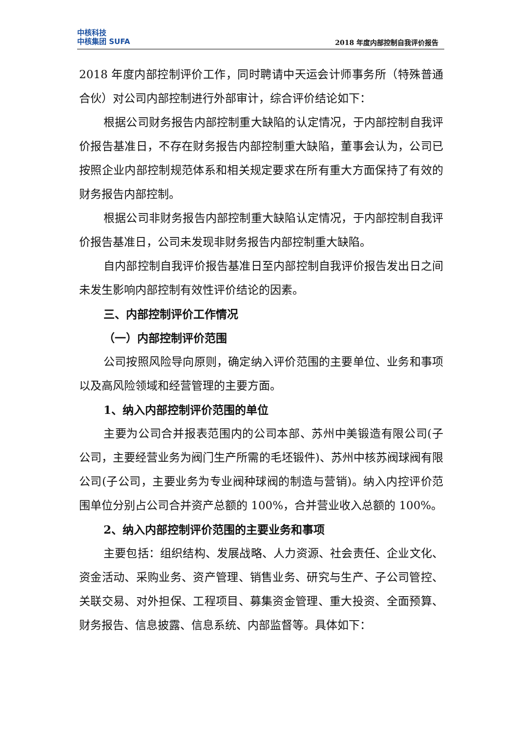中核科技
中核集团 SUFA
2018 年度内部控制自我评价报告
2018 年度内部控制评价工作，同时聘请中天运会计师事务所（特殊普通合伙）对公司内部控制进行外部审计，综合评价结论如下：
根据公司财务报告内部控制重大缺陷的认定情况，于内部控制自我评价报告基准日，不存在财务报告内部控制重大缺陷，董事会认为，公司已按照企业内部控制规范体系和相关规定要求在所有重大方面保持了有效的财务报告内部控制。
根据公司非财务报告内部控制重大缺陷认定情况，于内部控制自我评价报告基准日，公司未发现非财务报告内部控制重大缺陷。
自内部控制自我评价报告基准日至内部控制自我评价报告发出日之间未发生影响内部控制有效性评价结论的因素。
三、内部控制评价工作情况
（一）内部控制评价范围
公司按照风险导向原则，确定纳入评价范围的主要单位、业务和事项以及高风险领域和经营管理的主要方面。
1、纳入内部控制评价范围的单位
主要为公司合并报表范围内的公司本部、苏州中美锻造有限公司(子公司，主要经营业务为阀门生产所需的毛坯锻件)、苏州中核苏阀球阀有限公司(子公司，主要业务为专业阀种球阀的制造与营销)。纳入内控评价范围单位分别占公司合并资产总额的 100%，合并营业收入总额的 100%。
2、纳入内部控制评价范围的主要业务和事项
主要包括：组织结构、发展战略、人力资源、社会责任、企业文化、资金活动、采购业务、资产管理、销售业务、研究与生产、子公司管控、关联交易、对外担保、工程项目、募集资金管理、重大投资、全面预算、财务报告、信息披露、信息系统、内部监督等。具体如下：